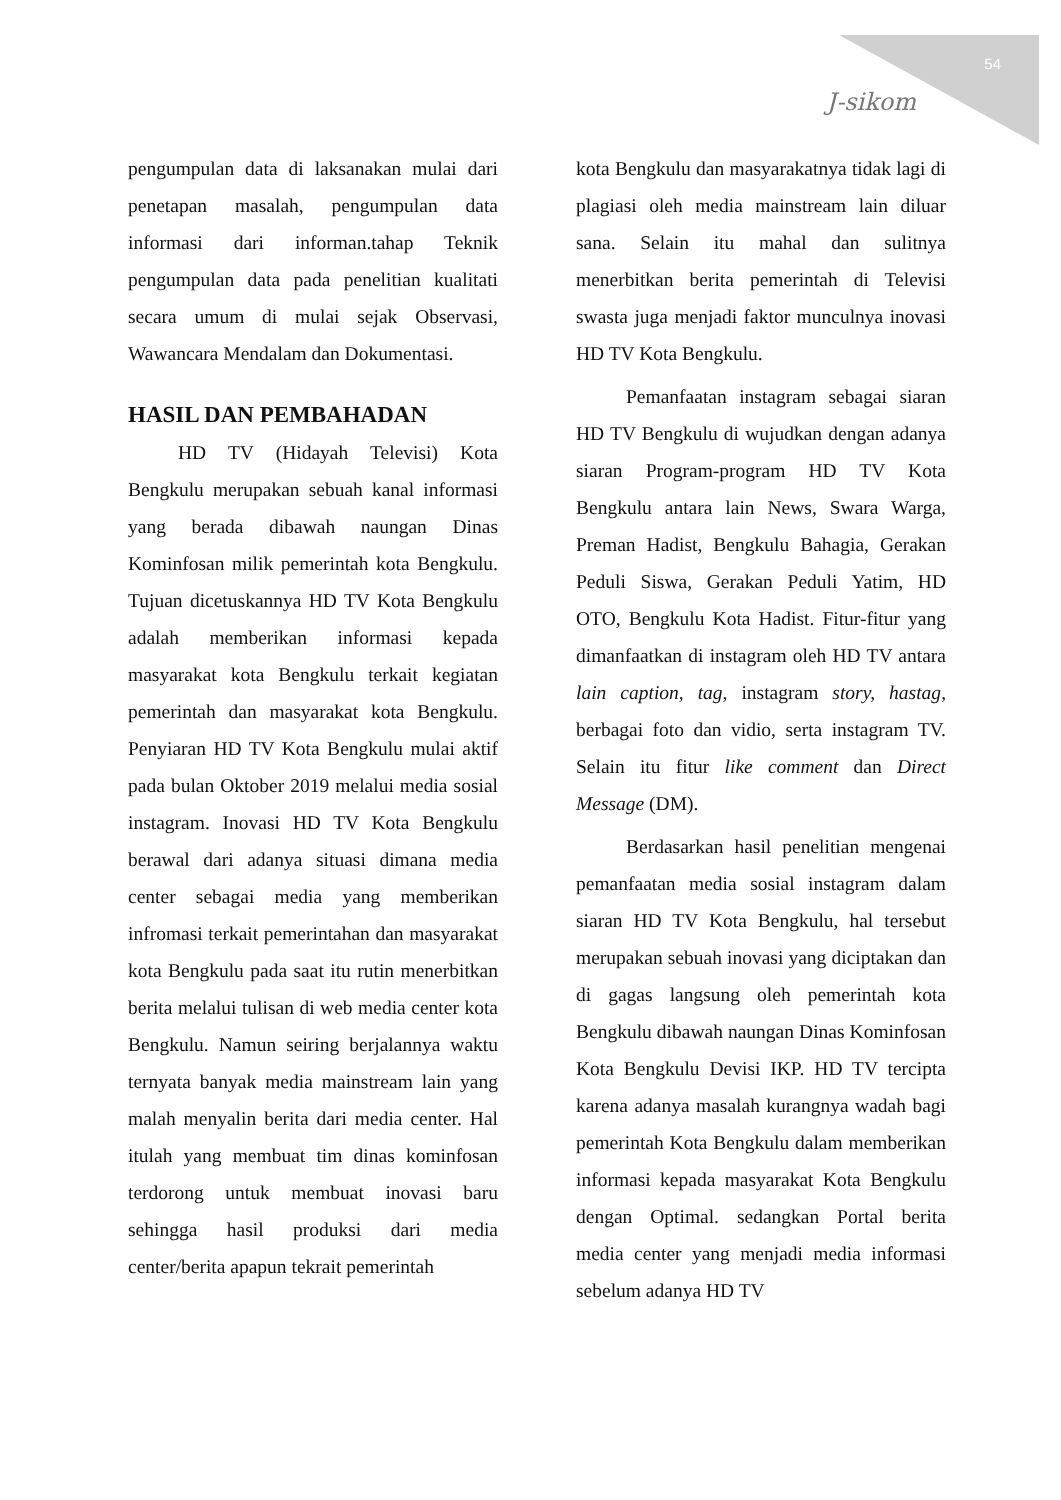54
J-sikom
pengumpulan data di laksanakan mulai dari penetapan masalah, pengumpulan data informasi dari informan.tahap Teknik pengumpulan data pada penelitian kualitati secara umum di mulai sejak Observasi, Wawancara Mendalam dan Dokumentasi.
HASIL DAN PEMBAHADAN
HD TV (Hidayah Televisi) Kota Bengkulu merupakan sebuah kanal informasi yang berada dibawah naungan Dinas Kominfosan milik pemerintah kota Bengkulu. Tujuan dicetuskannya HD TV Kota Bengkulu adalah memberikan informasi kepada masyarakat kota Bengkulu terkait kegiatan pemerintah dan masyarakat kota Bengkulu. Penyiaran HD TV Kota Bengkulu mulai aktif pada bulan Oktober 2019 melalui media sosial instagram. Inovasi HD TV Kota Bengkulu berawal dari adanya situasi dimana media center sebagai media yang memberikan infromasi terkait pemerintahan dan masyarakat kota Bengkulu pada saat itu rutin menerbitkan berita melalui tulisan di web media center kota Bengkulu. Namun seiring berjalannya waktu ternyata banyak media mainstream lain yang malah menyalin berita dari media center. Hal itulah yang membuat tim dinas kominfosan terdorong untuk membuat inovasi baru sehingga hasil produksi dari media center/berita apapun tekrait pemerintah
kota Bengkulu dan masyarakatnya tidak lagi di plagiasi oleh media mainstream lain diluar sana. Selain itu mahal dan sulitnya menerbitkan berita pemerintah di Televisi swasta juga menjadi faktor munculnya inovasi HD TV Kota Bengkulu.
Pemanfaatan instagram sebagai siaran HD TV Bengkulu di wujudkan dengan adanya siaran Program-program HD TV Kota Bengkulu antara lain News, Swara Warga, Preman Hadist, Bengkulu Bahagia, Gerakan Peduli Siswa, Gerakan Peduli Yatim, HD OTO, Bengkulu Kota Hadist. Fitur-fitur yang dimanfaatkan di instagram oleh HD TV antara lain caption, tag, instagram story, hastag, berbagai foto dan vidio, serta instagram TV. Selain itu fitur like comment dan Direct Message (DM).
Berdasarkan hasil penelitian mengenai pemanfaatan media sosial instagram dalam siaran HD TV Kota Bengkulu, hal tersebut merupakan sebuah inovasi yang diciptakan dan di gagas langsung oleh pemerintah kota Bengkulu dibawah naungan Dinas Kominfosan Kota Bengkulu Devisi IKP. HD TV tercipta karena adanya masalah kurangnya wadah bagi pemerintah Kota Bengkulu dalam memberikan informasi kepada masyarakat Kota Bengkulu dengan Optimal. sedangkan Portal berita media center yang menjadi media informasi sebelum adanya HD TV